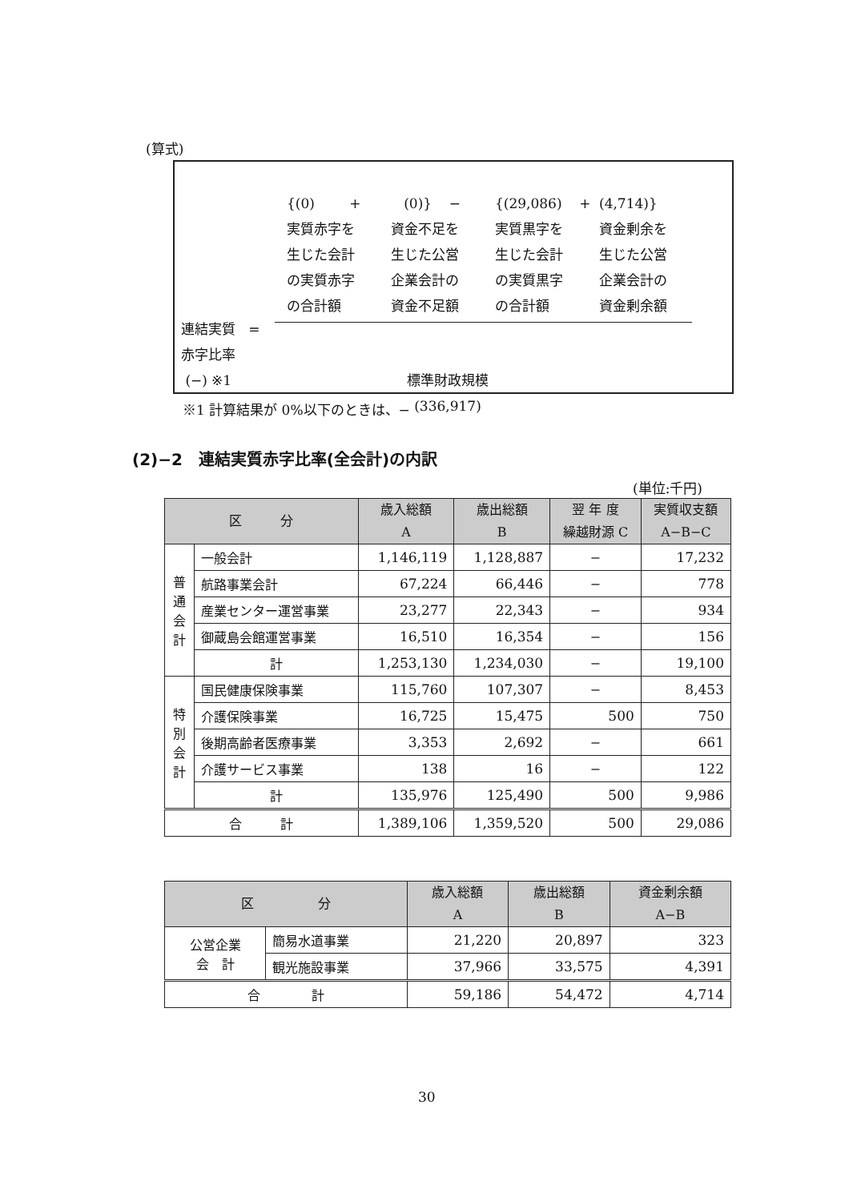(算式)
{(0) +
(0)} −
{(29,086) +
(4,714)}
実質赤字を
生じた会計
の実質赤字
の合計額
資金不足を
生じた公営
企業会計の
資金不足額
実質黒字を
生じた会計
の実質黒字
の合計額
資金剰余を
生じた公営
企業会計の
資金剰余額
連結実質 =
赤字比率
(−) ※1
標準財政規模
(336,917)
※1 計算結果が 0%以下のときは、−
(2)−2　連結実質赤字比率(全会計)の内訳
(単位:千円)
| 区 分 | | 歳入総額 A | 歳出総額 B | 翌 年 度 繰越財源 C | 実質収支額 A−B−C |
| --- | --- | --- | --- | --- | --- |
| 普 通 会 計 | 一般会計 | 1,146,119 | 1,128,887 | − | 17,232 |
| | 航路事業会計 | 67,224 | 66,446 | − | 778 |
| | 産業センター運営事業 | 23,277 | 22,343 | − | 934 |
| | 御蔵島会館運営事業 | 16,510 | 16,354 | − | 156 |
| | 計 | 1,253,130 | 1,234,030 | − | 19,100 |
| 特 別 会 計 | 国民健康保険事業 | 115,760 | 107,307 | − | 8,453 |
| | 介護保険事業 | 16,725 | 15,475 | 500 | 750 |
| | 後期高齢者医療事業 | 3,353 | 2,692 | − | 661 |
| | 介護サービス事業 | 138 | 16 | − | 122 |
| | 計 | 135,976 | 125,490 | 500 | 9,986 |
| 合 計 | | 1,389,106 | 1,359,520 | 500 | 29,086 |
| 区 分 | | 歳入総額 A | 歳出総額 B | 資金剰余額 A−B |
| --- | --- | --- | --- | --- |
| 公営企業 会 計 | 簡易水道事業 | 21,220 | 20,897 | 323 |
| | 観光施設事業 | 37,966 | 33,575 | 4,391 |
| 合 計 | | 59,186 | 54,472 | 4,714 |
30